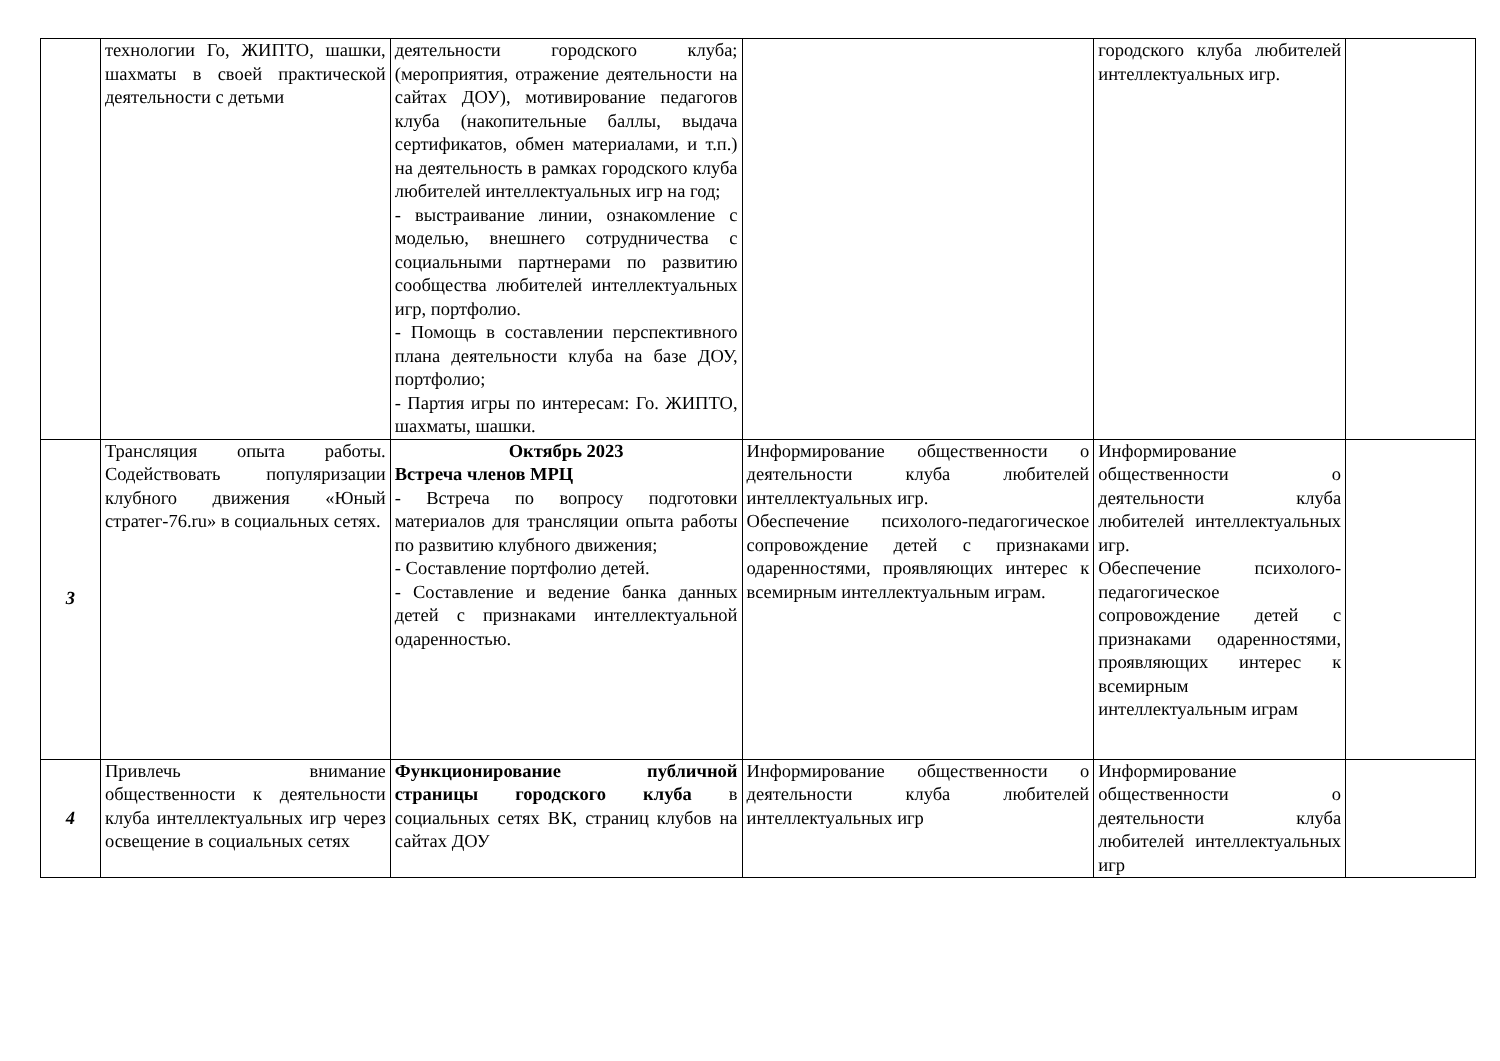| | технологии Го, ЖИПТО, шашки, шахматы в своей практической деятельности с детьми | деятельности городского клуба; (мероприятия, отражение деятельности на сайтах ДОУ), мотивирование педагогов клуба (накопительные баллы, выдача сертификатов, обмен материалами, и т.п.) на деятельность в рамках городского клуба любителей интеллектуальных игр на год; - выстраивание линии, ознакомление с моделью, внешнего сотрудничества с социальными партнерами по развитию сообщества любителей интеллектуальных игр, портфолио. - Помощь в составлении перспективного плана деятельности клуба на базе ДОУ, портфолио; - Партия игры по интересам: Го. ЖИПТО, шахматы, шашки. | | городского клуба любителей интеллектуальных игр. | |
| 3 | Трансляция опыта работы. Содействовать популяризации клубного движения «Юный стратег-76.ru» в социальных сетях. | Октябрь 2023 Встреча членов МРЦ - Встреча по вопросу подготовки материалов для трансляции опыта работы по развитию клубного движения; - Составление портфолио детей. - Составление и ведение банка данных детей с признаками интеллектуальной одаренностью. | Информирование общественности о деятельности клуба любителей интеллектуальных игр. Обеспечение психолого-педагогическое сопровождение детей с признаками одаренностями, проявляющих интерес к всемирным интеллектуальным играм. | Информирование общественности о деятельности клуба любителей интеллектуальных игр. Обеспечение психолого-педагогическое сопровождение детей с признаками одаренностями, проявляющих интерес к всемирным интеллектуальным играм | |
| 4 | Привлечь внимание общественности к деятельности клуба интеллектуальных игр через освещение в социальных сетях | Функционирование публичной страницы городского клуба в социальных сетях ВК, страниц клубов на сайтах ДОУ | Информирование общественности о деятельности клуба любителей интеллектуальных игр | Информирование общественности о деятельности клуба любителей интеллектуальных игр | |